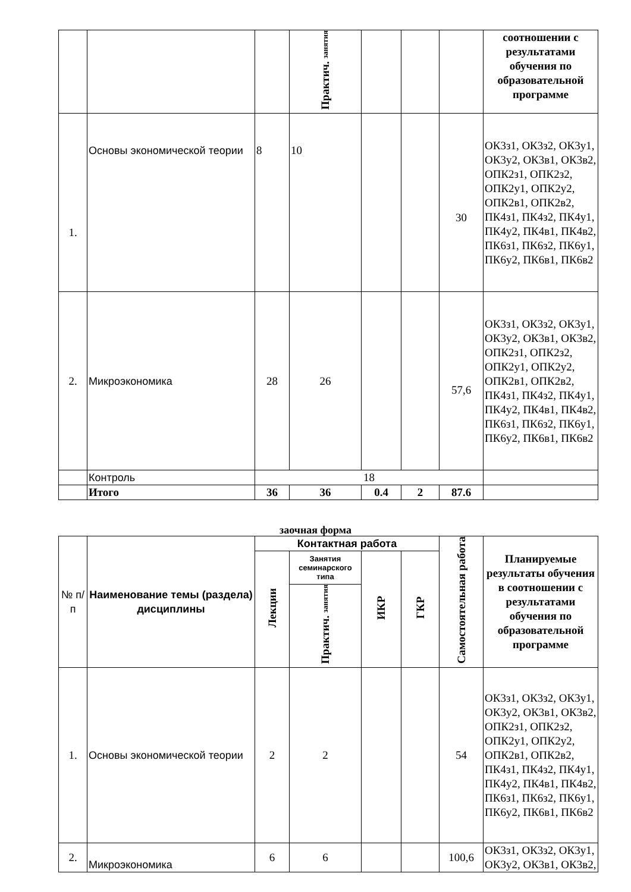| | | | Практич. занятия | | | | соотношении с результатами обучения по образовательной программе |
| 1. | Основы экономической теории | 8 | 10 | | | 30 | ОК3з1, ОК3з2, ОК3у1, ОК3у2, ОК3в1, ОК3в2, ОПК2з1, ОПК2з2, ОПК2у1, ОПК2у2, ОПК2в1, ОПК2в2, ПК4з1, ПК4з2, ПК4у1, ПК4у2, ПК4в1, ПК4в2, ПК6з1, ПК6з2, ПК6у1, ПК6у2, ПК6в1, ПК6в2 |
| 2. | Микроэкономика | 28 | 26 | | | 57,6 | ОК3з1, ОК3з2, ОК3у1, ОК3у2, ОК3в1, ОК3в2, ОПК2з1, ОПК2з2, ОПК2у1, ОПК2у2, ОПК2в1, ОПК2в2, ПК4з1, ПК4з2, ПК4у1, ПК4у2, ПК4в1, ПК4в2, ПК6з1, ПК6з2, ПК6у1, ПК6у2, ПК6в1, ПК6в2 |
| | Контроль | 18 | | | | | |
| | Итого | 36 | 36 | 0.4 | 2 | 87.6 | |
заочная форма
| № п/п | Наименование темы (раздела) дисциплины | Контактная работа | | | | Самостоятельная работа | Планируемые результаты обучения в соотношении с результатами обучения по образовательной программе |
| | | Лекции | Занятия семинарского типа | ИКР | ГКР | | |
| | | | Практич. занятия | | | | |
| 1. | Основы экономической теории | 2 | 2 | | | 54 | ОК3з1, ОК3з2, ОК3у1, ОК3у2, ОК3в1, ОК3в2, ОПК2з1, ОПК2з2, ОПК2у1, ОПК2у2, ОПК2в1, ОПК2в2, ПК4з1, ПК4з2, ПК4у1, ПК4у2, ПК4в1, ПК4в2, ПК6з1, ПК6з2, ПК6у1, ПК6у2, ПК6в1, ПК6в2 |
| 2. | Микроэкономика | 6 | 6 | | | 100,6 | ОК3з1, ОК3з2, ОК3у1, ОК3у2, ОК3в1, ОК3в2, |